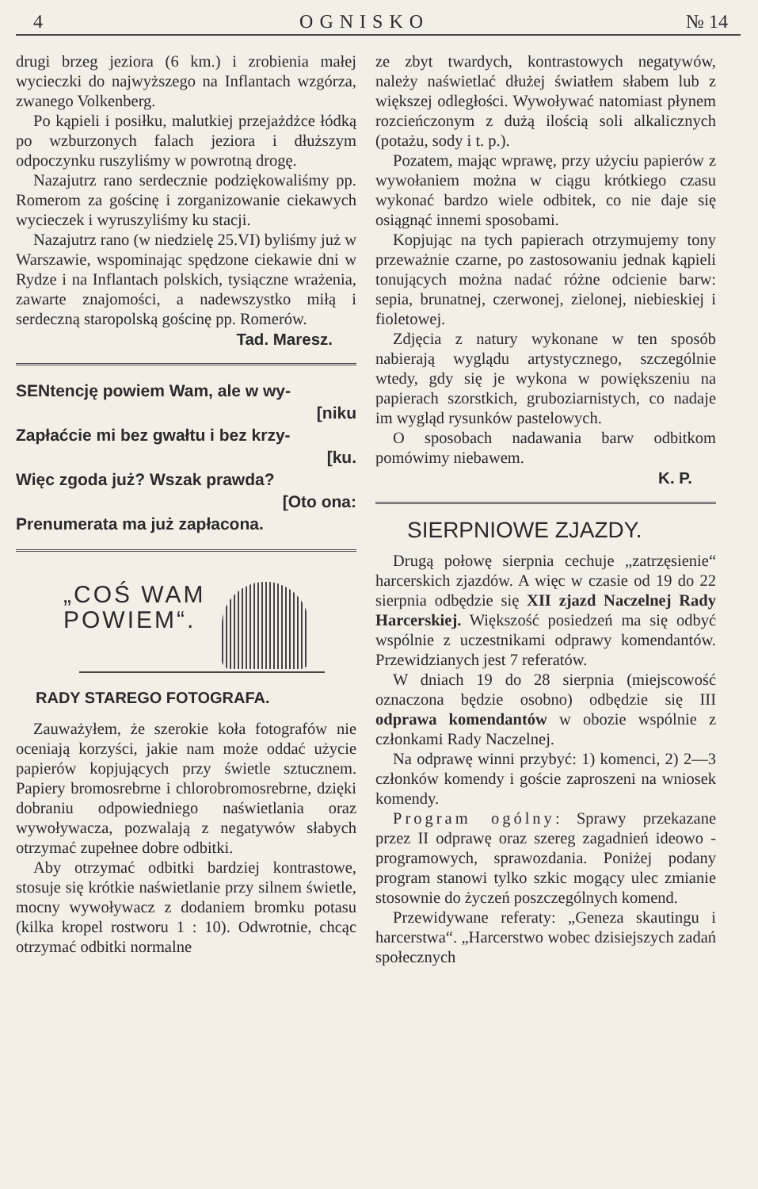4 OGNISKO № 14
drugi brzeg jeziora (6 km.) i zrobienia małej wycieczki do najwyższego na Inflantach wzgórza, zwanego Volkenberg.
Po kąpieli i posiłku, malutkiej przejażdżce łódką po wzburzonych falach jeziora i dłuższym odpoczynku ruszyliśmy w powrotną drogę.
Nazajutrz rano serdecznie podziękowaliśmy pp. Romerom za gościnę i zorganizowanie ciekawych wycieczek i wyruszyliśmy ku stacji.
Nazajutrz rano (w niedzielę 25.VI) byliśmy już w Warszawie, wspominając spędzone ciekawie dni w Rydze i na Inflantach polskich, tysiączne wrażenia, zawarte znajomości, a nadewszystko miłą i serdeczną staropolską gościnę pp. Romerów.
Tad. Maresz.
SENtencję powiem Wam, ale w wy-
[niku
Zapłaćcie mi bez gwałtu i bez krzy-
[ku.
Więc zgoda już? Wszak prawda?
[Oto ona:
Prenumerata ma już zapłacona.
„COŚ WAM
POWIEM“.
RADY STAREGO FOTOGRAFA.
Zauważyłem, że szerokie koła fotografów nie oceniają korzyści, jakie nam może oddać użycie papierów kopjujących przy świetle sztucznem. Papiery bromosrebrne i chlorobromosrebrne, dzięki dobraniu odpowiedniego naświetlania oraz wywoływacza, pozwalają z negatywów słabych otrzymać zupełnee dobre odbitki.
Aby otrzymać odbitki bardziej kontrastowe, stosuje się krótkie naświetlanie przy silnem świetle, mocny wywoływacz z dodaniem bromku potasu (kilka kropel rostworu 1 : 10). Odwrotnie, chcąc otrzymać odbitki normalne
ze zbyt twardych, kontrastowych negatywów, należy naświetlać dłużej światłem słabem lub z większej odległości. Wywoływać natomiast płynem rozcieńczonym z dużą ilością soli alkalicznych (potażu, sody i t. p.).
Pozatem, mając wprawę, przy użyciu papierów z wywołaniem można w ciągu krótkiego czasu wykonać bardzo wiele odbitek, co nie daje się osiągnąć innemi sposobami.
Kopjując na tych papierach otrzymujemy tony przeważnie czarne, po zastosowaniu jednak kąpieli tonujących można nadać różne odcienie barw: sepia, brunatnej, czerwonej, zielonej, niebieskiej i fioletowej.
Zdjęcia z natury wykonane w ten sposób nabierają wyglądu artystycznego, szczególnie wtedy, gdy się je wykona w powiększeniu na papierach szorstkich, gruboziarnistych, co nadaje im wygląd rysunków pastelowych.
O sposobach nadawania barw odbitkom pomówimy niebawem.
K. P.
SIERPNIOWE ZJAZDY.
Drugą połowę sierpnia cechuje „zatrzęsienie“ harcerskich zjazdów. A więc w czasie od 19 do 22 sierpnia odbędzie się XII zjazd Naczelnej Rady Harcerskiej. Większość posiedzeń ma się odbyć wspólnie z uczestnikami odprawy komendantów. Przewidzianych jest 7 referatów.
W dniach 19 do 28 sierpnia (miejscowość oznaczona będzie osobno) odbędzie się III odprawa komendantów w obozie wspólnie z członkami Rady Naczelnej.
Na odprawę winni przybyć: 1) komenci, 2) 2—3 członków komendy i goście zaproszeni na wniosek komendy.
Program ogólny: Sprawy przekazane przez II odprawę oraz szereg zagadnień ideowo - programowych, sprawozdania. Poniżej podany program stanowi tylko szkic mogący ulec zmianie stosownie do życzeń poszczególnych komend.
Przewidywane referaty: „Geneza skautingu i harcerstwa“. „Harcerstwo wobec dzisiejszych zadań społecznych